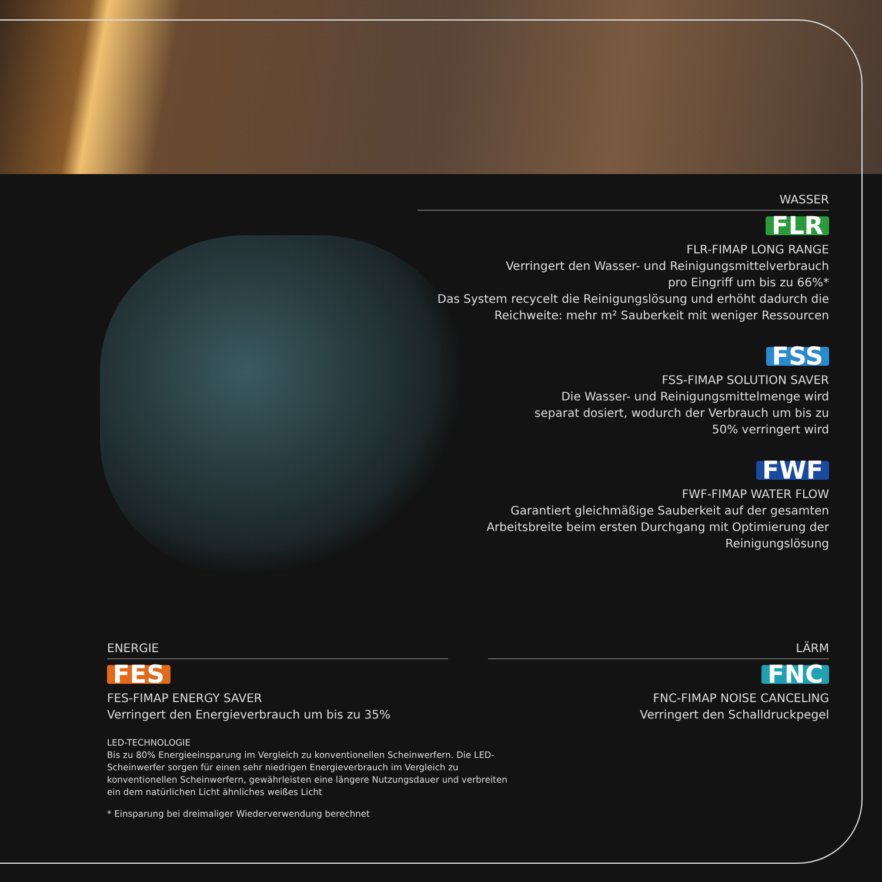WASSER
FLR
FLR-FIMAP LONG RANGE
Verringert den Wasser- und Reinigungsmittelverbrauch
pro Eingriff um bis zu 66%*
Das System recycelt die Reinigungslösung und erhöht dadurch die
Reichweite: mehr m² Sauberkeit mit weniger Ressourcen
FSS
FSS-FIMAP SOLUTION SAVER
Die Wasser- und Reinigungsmittelmenge wird
separat dosiert, wodurch der Verbrauch um bis zu
50% verringert wird
FWF
FWF-FIMAP WATER FLOW
Garantiert gleichmäßige Sauberkeit auf der gesamten
Arbeitsbreite beim ersten Durchgang mit Optimierung der
Reinigungslösung
ENERGIE
FES
FES-FIMAP ENERGY SAVER
Verringert den Energieverbrauch um bis zu 35%
LED-TECHNOLOGIE
Bis zu 80% Energieeinsparung im Vergleich zu konventionellen Scheinwerfern. Die LED-Scheinwerfer sorgen für einen sehr niedrigen Energieverbrauch im Vergleich zu konventionellen Scheinwerfern, gewährleisten eine längere Nutzungsdauer und verbreiten ein dem natürlichen Licht ähnliches weißes Licht
* Einsparung bei dreimaliger Wiederverwendung berechnet
LÄRM
FNC
FNC-FIMAP NOISE CANCELING
Verringert den Schalldruckpegel